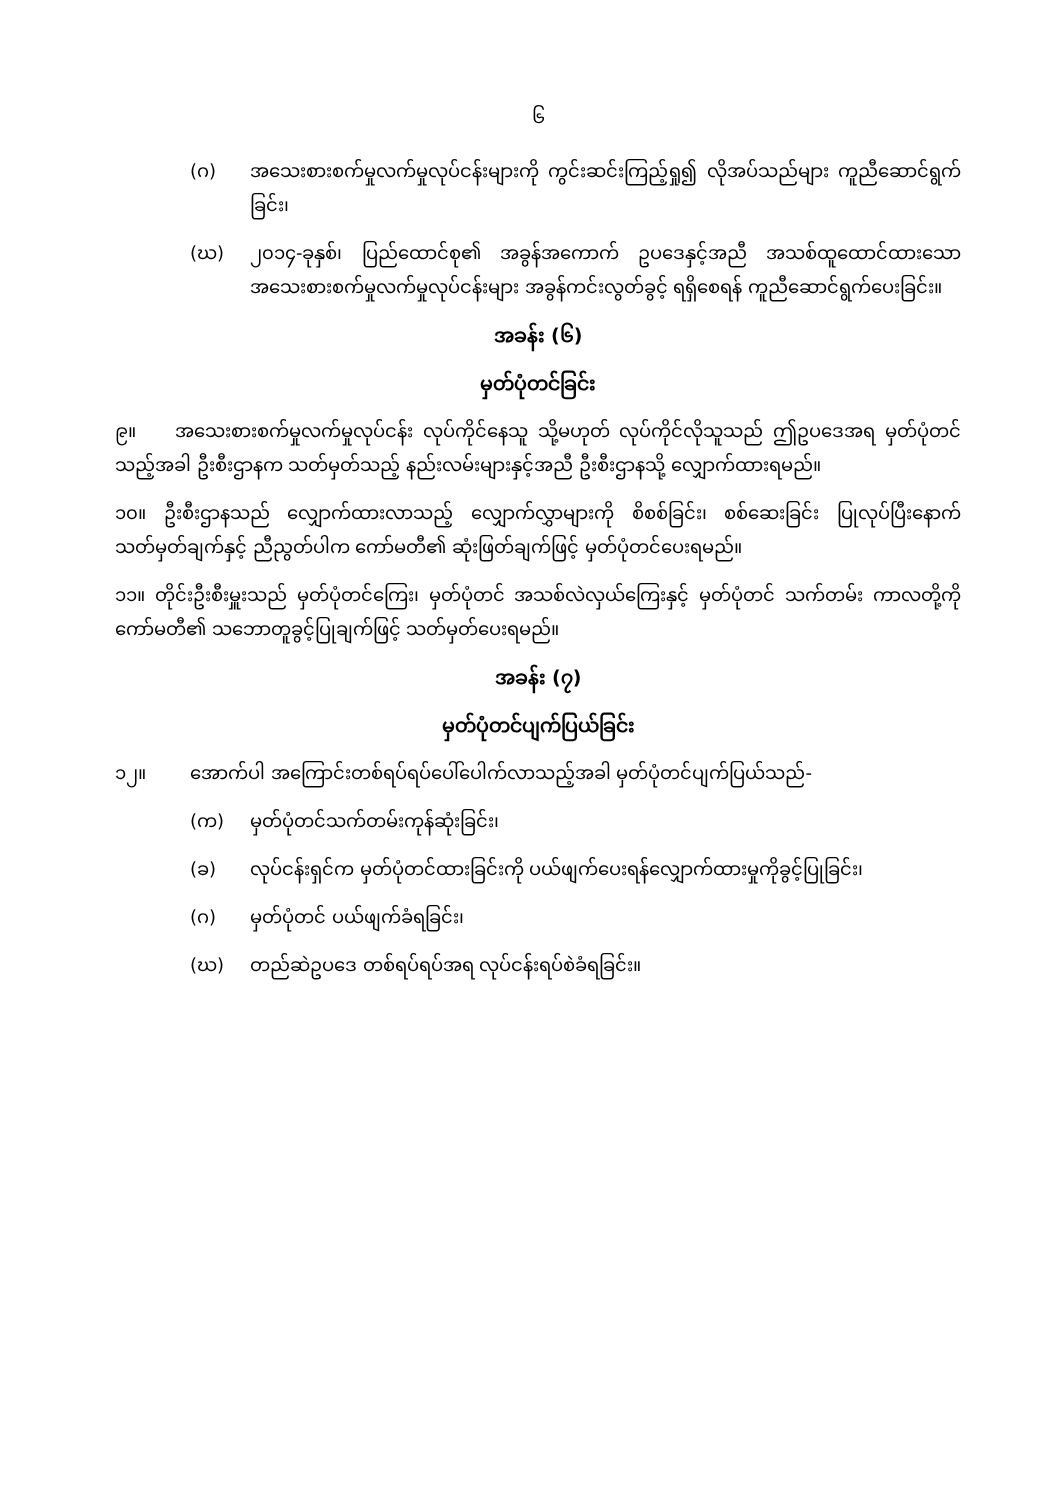၆
(ဂ) အသေးစားစက်မှုလက်မှုလုပ်ငန်းများကို ကွင်းဆင်းကြည့်ရှု၍ လိုအပ်သည်များ ကူညီဆောင်ရွက်ခြင်း၊
(ဃ) ၂၀၁၄-ခုနှစ်၊ ပြည်ထောင်စု၏ အခွန်အကောက် ဥပဒေနှင့်အညီ အသစ်ထူထောင်ထားသော အသေးစားစက်မှုလက်မှုလုပ်ငန်းများ အခွန်ကင်းလွတ်ခွင့် ရရှိစေရန် ကူညီဆောင်ရွက်ပေးခြင်း။
အခန်း (၆)
မှတ်ပုံတင်ခြင်း
၉။ အသေးစားစက်မှုလက်မှုလုပ်ငန်း လုပ်ကိုင်နေသူ သို့မဟုတ် လုပ်ကိုင်လိုသူသည် ဤဥပဒေအရ မှတ်ပုံတင်သည့်အခါ ဦးစီးဌာနက သတ်မှတ်သည့် နည်းလမ်းများနှင့်အညီ ဦးစီးဌာနသို့ လျှောက်ထားရမည်။
၁၀။ ဦးစီးဌာနသည် လျှောက်ထားလာသည့် လျှောက်လွှာများကို စိစစ်ခြင်း၊ စစ်ဆေးခြင်း ပြုလုပ်ပြီးနောက် သတ်မှတ်ချက်နှင့် ညီညွတ်ပါက ကော်မတီ၏ ဆုံးဖြတ်ချက်ဖြင့် မှတ်ပုံတင်ပေးရမည်။
၁၁။ တိုင်းဦးစီးမှူးသည် မှတ်ပုံတင်ကြေး၊ မှတ်ပုံတင် အသစ်လဲလှယ်ကြေးနှင့် မှတ်ပုံတင် သက်တမ်း ကာလတို့ကို ကော်မတီ၏ သဘောတူခွင့်ပြုချက်ဖြင့် သတ်မှတ်ပေးရမည်။
အခန်း (၇)
မှတ်ပုံတင်ပျက်ပြယ်ခြင်း
၁၂။ အောက်ပါ အကြောင်းတစ်ရပ်ရပ်ပေါ်ပေါက်လာသည့်အခါ မှတ်ပုံတင်ပျက်ပြယ်သည်-
(က) မှတ်ပုံတင်သက်တမ်းကုန်ဆုံးခြင်း၊
(ခ) လုပ်ငန်းရှင်က မှတ်ပုံတင်ထားခြင်းကို ပယ်ဖျက်ပေးရန်လျှောက်ထားမှုကိုခွင့်ပြုခြင်း၊
(ဂ) မှတ်ပုံတင် ပယ်ဖျက်ခံရခြင်း၊
(ဃ) တည်ဆဲဥပဒေ တစ်ရပ်ရပ်အရ လုပ်ငန်းရပ်စဲခံရခြင်း။